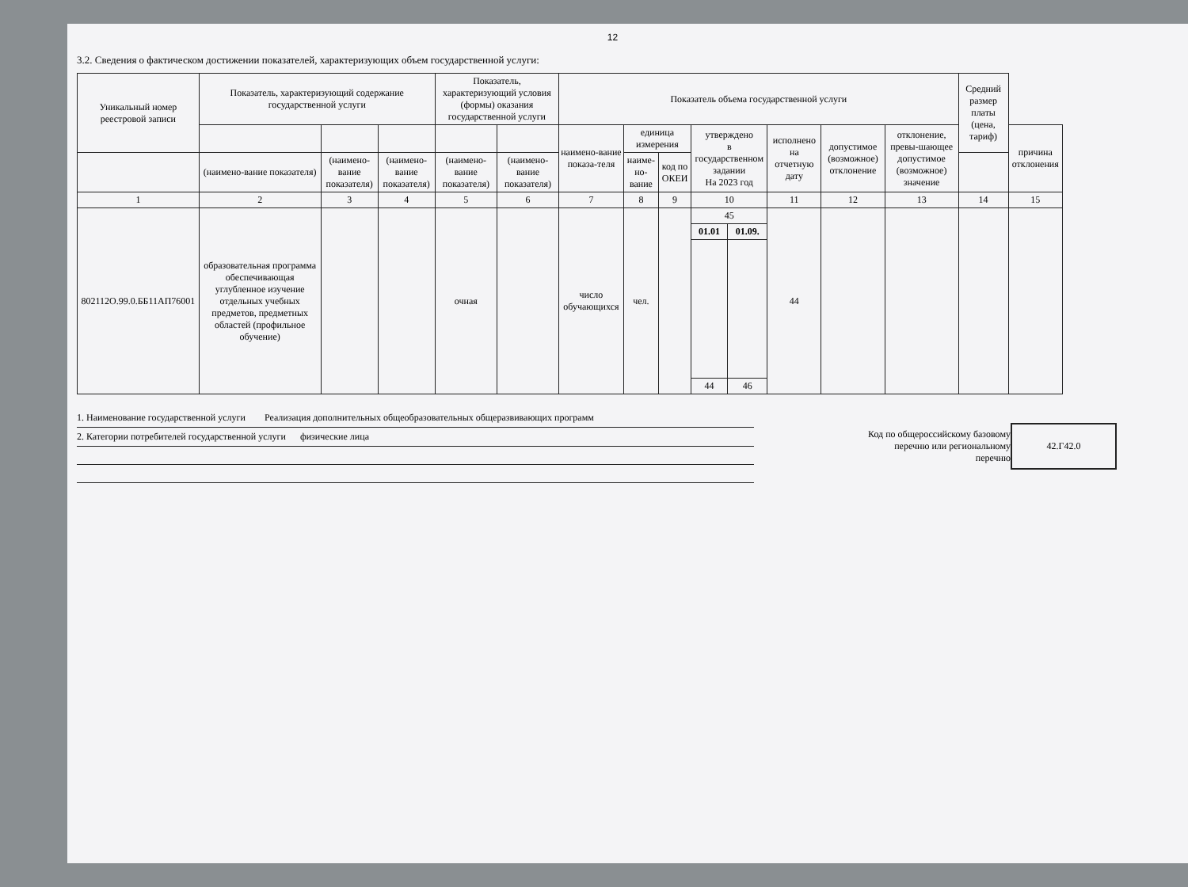12
3.2. Сведения о фактическом достижении показателей, характеризующих объем государственной услуги:
| Уникальный номер реестровой записи | Показатель, характеризующий содержание государственной услуги | | | Показатель, характеризующий условия (формы) оказания государственной услуги | | Показатель объема государственной услуги | | | | | | | | Средний размер платы (цена, тариф) | |
| --- | --- | --- | --- | --- | --- | --- | --- | --- | --- | --- | --- | --- | --- | --- | --- |
| | | | | | | наимено-вание показа-теля | единица измерения | | утверждено в государственном задании На 2023 год | | исполнено на отчетную дату | допустимое (возможное) отклонение | отклонение, превы-шающее допустимое (возможное) значение | | причина отклонения |
| | | | | | | | наиме-но-вание | код по ОКЕИ | | | | | | | |
| | (наимено-вание показателя) | (наимено-вание показателя) | (наименo-вание показателя) | (наименo-вание показателя) | (наимено-вание показателя) | | | | | | | | | | |
| 1 | 2 | 3 | 4 | 5 | 6 | 7 | 8 | 9 | 10 | | 11 | 12 | 13 | 14 | 15 |
| 802112О.99.0.ББ11АП76001 | образовательная программа обеспечивающая углубленное изучение отдельных учебных предметов, предметных областей (профильное обучение) | | | очная | | число обучающихся | чел. | | 45 | | 44 | | | | |
| | | | | | | | | | 01.01 | 01.09. | | | | | |
| | | | | | | | | | 44 | 46 | | | | | |
1. Наименование государственной услуги Реализация дополнительных общеобразовательных общеразвивающих программ
2. Категории потребителей государственной услуги физические лица
Код по общероссийскому базовому
перечню или региональному
перечню
42.Г42.0